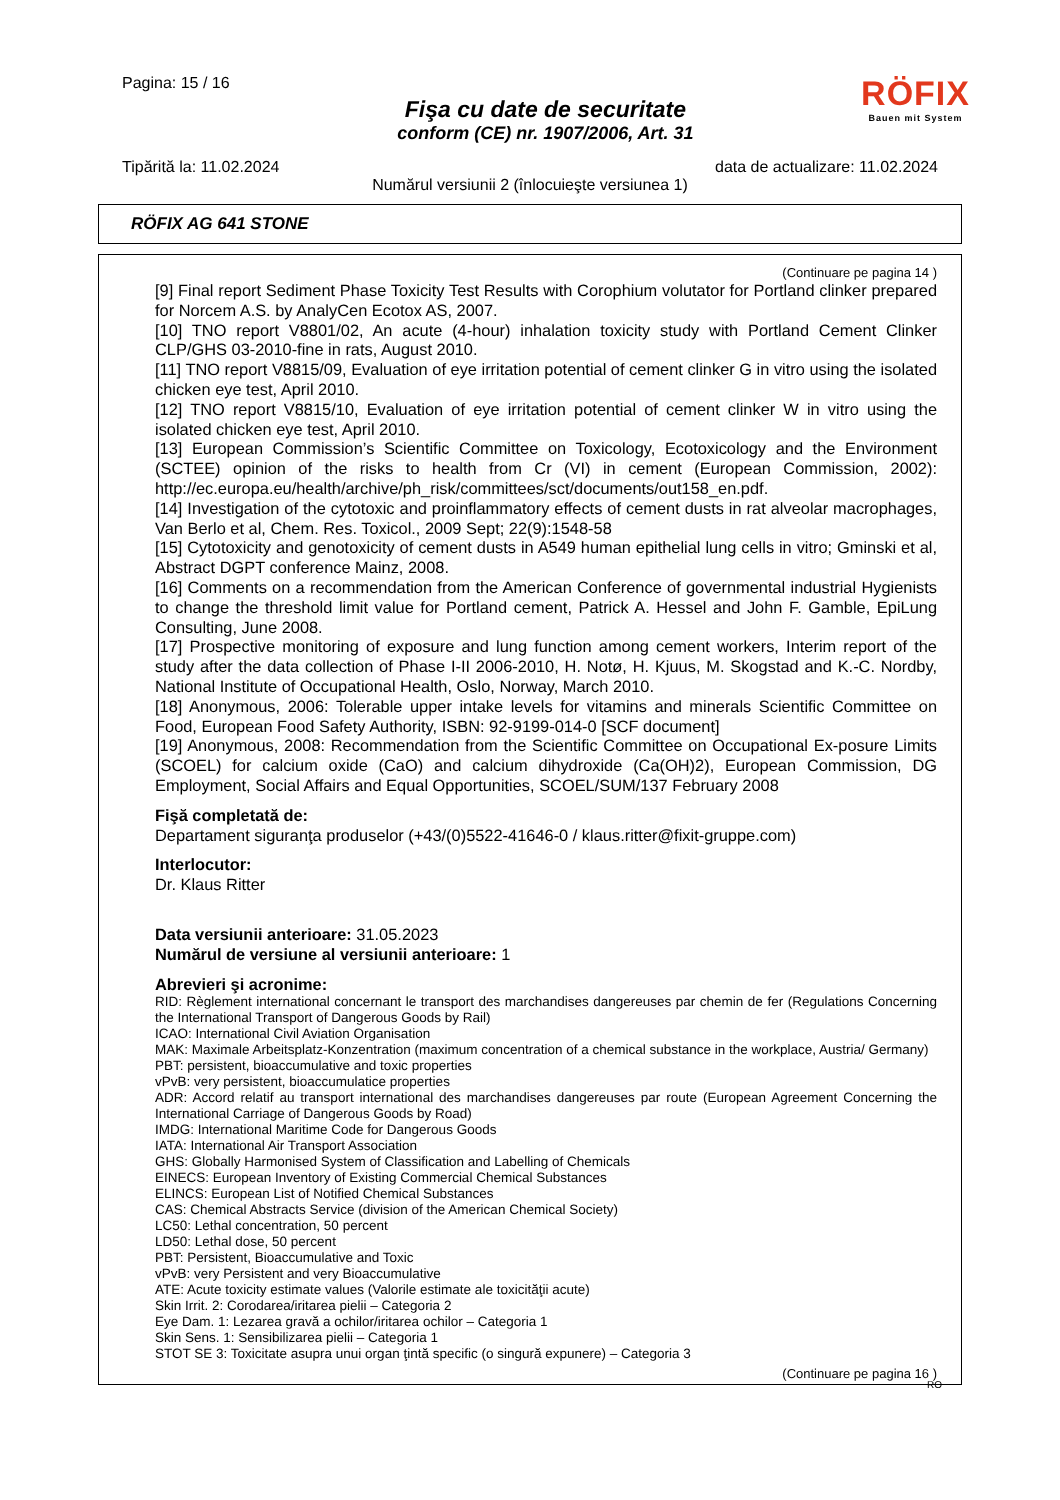Pagina: 15 / 16
Fişa cu date de securitate
conform (CE) nr. 1907/2006, Art. 31
RÖFIX
Bauen mit System
Tipărită la: 11.02.2024 data de actualizare: 11.02.2024
Numărul versiunii 2 (înlocuieşte versiunea 1)
RÖFIX AG 641 STONE
(Continuare pe pagina 14 )
[9] Final report Sediment Phase Toxicity Test Results with Corophium volutator for Portland clinker prepared for Norcem A.S. by AnalyCen Ecotox AS, 2007.
[10] TNO report V8801/02, An acute (4-hour) inhalation toxicity study with Portland Cement Clinker CLP/GHS 03-2010-fine in rats, August 2010.
[11] TNO report V8815/09, Evaluation of eye irritation potential of cement clinker G in vitro using the isolated chicken eye test, April 2010.
[12] TNO report V8815/10, Evaluation of eye irritation potential of cement clinker W in vitro using the isolated chicken eye test, April 2010.
[13] European Commission’s Scientific Committee on Toxicology, Ecotoxicology and the Environment (SCTEE) opinion of the risks to health from Cr (VI) in cement (European Commission, 2002): http://ec.europa.eu/health/archive/ph_risk/committees/sct/documents/out158_en.pdf.
[14] Investigation of the cytotoxic and proinflammatory effects of cement dusts in rat alveolar macrophages, Van Berlo et al, Chem. Res. Toxicol., 2009 Sept; 22(9):1548-58
[15] Cytotoxicity and genotoxicity of cement dusts in A549 human epithelial lung cells in vitro; Gminski et al, Abstract DGPT conference Mainz, 2008.
[16] Comments on a recommendation from the American Conference of governmental industrial Hygienists to change the threshold limit value for Portland cement, Patrick A. Hessel and John F. Gamble, EpiLung Consulting, June 2008.
[17] Prospective monitoring of exposure and lung function among cement workers, Interim report of the study after the data collection of Phase I-II 2006-2010, H. Notø, H. Kjuus, M. Skogstad and K.-C. Nordby, National Institute of Occupational Health, Oslo, Norway, March 2010.
[18] Anonymous, 2006: Tolerable upper intake levels for vitamins and minerals Scientific Committee on Food, European Food Safety Authority, ISBN: 92-9199-014-0 [SCF document]
[19] Anonymous, 2008: Recommendation from the Scientific Committee on Occupational Ex-posure Limits (SCOEL) for calcium oxide (CaO) and calcium dihydroxide (Ca(OH)2), European Commission, DG Employment, Social Affairs and Equal Opportunities, SCOEL/SUM/137 February 2008
Fişă completată de:
Departament siguranţa produselor (+43/(0)5522-41646-0 / klaus.ritter@fixit-gruppe.com)
Interlocutor:
Dr. Klaus Ritter
Data versiunii anterioare: 31.05.2023
Numărul de versiune al versiunii anterioare: 1
Abrevieri şi acronime:
RID: Règlement international concernant le transport des marchandises dangereuses par chemin de fer (Regulations Concerning the International Transport of Dangerous Goods by Rail)
ICAO: International Civil Aviation Organisation
MAK: Maximale Arbeitsplatz-Konzentration (maximum concentration of a chemical substance in the workplace, Austria/ Germany)
PBT: persistent, bioaccumulative and toxic properties
vPvB: very persistent, bioaccumulatice properties
ADR: Accord relatif au transport international des marchandises dangereuses par route (European Agreement Concerning the International Carriage of Dangerous Goods by Road)
IMDG: International Maritime Code for Dangerous Goods
IATA: International Air Transport Association
GHS: Globally Harmonised System of Classification and Labelling of Chemicals
EINECS: European Inventory of Existing Commercial Chemical Substances
ELINCS: European List of Notified Chemical Substances
CAS: Chemical Abstracts Service (division of the American Chemical Society)
LC50: Lethal concentration, 50 percent
LD50: Lethal dose, 50 percent
PBT: Persistent, Bioaccumulative and Toxic
vPvB: very Persistent and very Bioaccumulative
ATE: Acute toxicity estimate values (Valorile estimate ale toxicităţii acute)
Skin Irrit. 2: Corodarea/iritarea pielii – Categoria 2
Eye Dam. 1: Lezarea gravă a ochilor/iritarea ochilor – Categoria 1
Skin Sens. 1: Sensibilizarea pielii – Categoria 1
STOT SE 3: Toxicitate asupra unui organ ţintă specific (o singură expunere) – Categoria 3
(Continuare pe pagina 16 )
RO